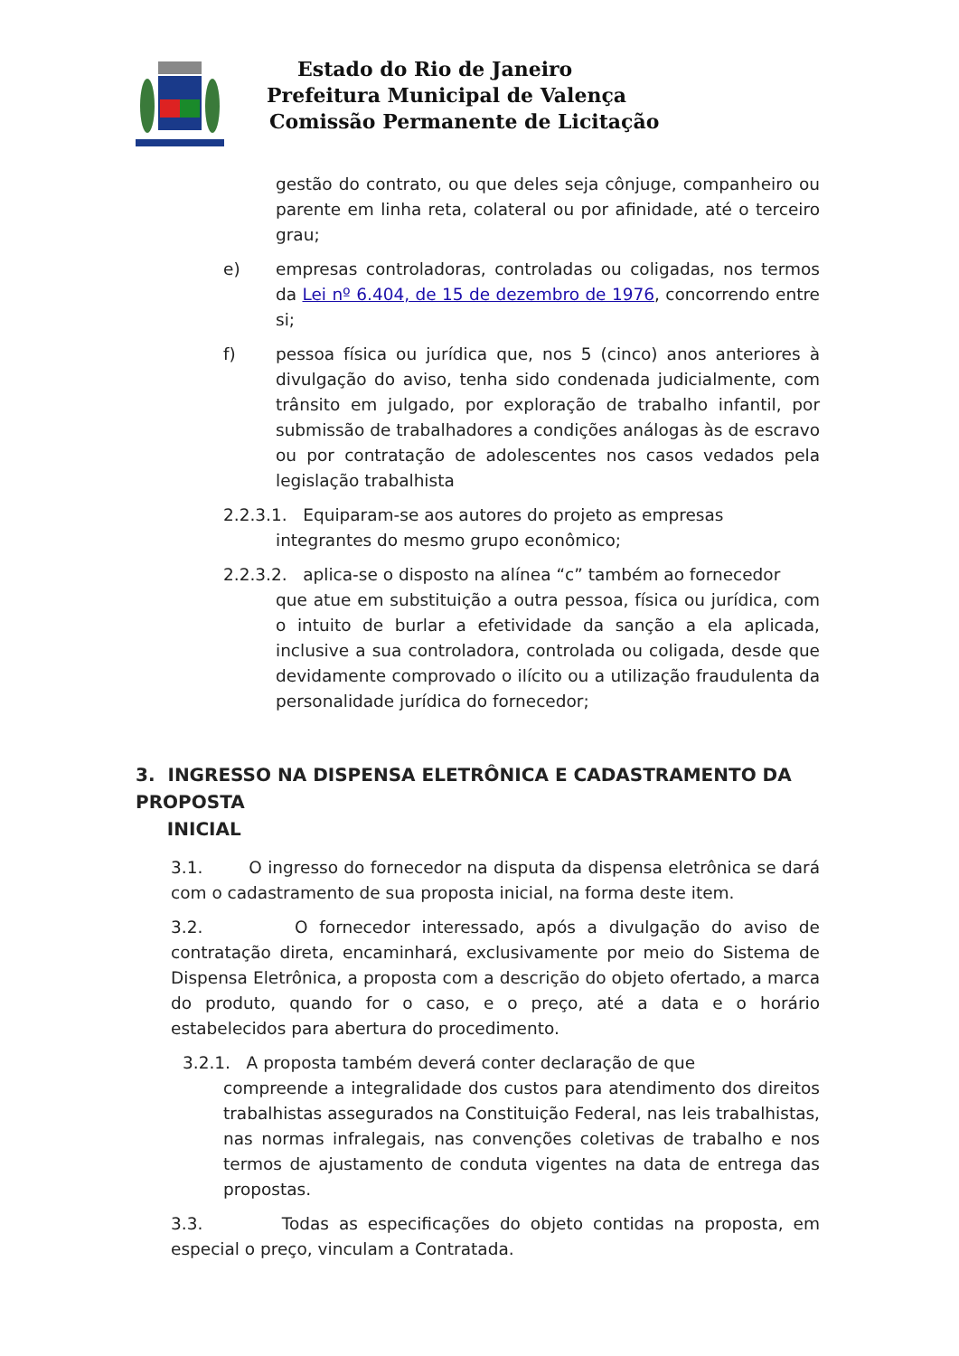Estado do Rio de Janeiro
Prefeitura Municipal de Valença
Comissão Permanente de Licitação
gestão do contrato, ou que deles seja cônjuge, companheiro ou parente em linha reta, colateral ou por afinidade, até o terceiro grau;
e) empresas controladoras, controladas ou coligadas, nos termos da Lei nº 6.404, de 15 de dezembro de 1976, concorrendo entre si;
f) pessoa física ou jurídica que, nos 5 (cinco) anos anteriores à divulgação do aviso, tenha sido condenada judicialmente, com trânsito em julgado, por exploração de trabalho infantil, por submissão de trabalhadores a condições análogas às de escravo ou por contratação de adolescentes nos casos vedados pela legislação trabalhista
2.2.3.1. Equiparam-se aos autores do projeto as empresas
integrantes do mesmo grupo econômico;
2.2.3.2. aplica-se o disposto na alínea “c” também ao fornecedor
que atue em substituição a outra pessoa, física ou jurídica, com o intuito de burlar a efetividade da sanção a ela aplicada, inclusive a sua controladora, controlada ou coligada, desde que devidamente comprovado o ilícito ou a utilização fraudulenta da personalidade jurídica do fornecedor;
3. INGRESSO NA DISPENSA ELETRÔNICA E CADASTRAMENTO DA PROPOSTA
INICIAL
3.1. O ingresso do fornecedor na disputa da dispensa eletrônica se dará com o cadastramento de sua proposta inicial, na forma deste item.
3.2. O fornecedor interessado, após a divulgação do aviso de contratação direta, encaminhará, exclusivamente por meio do Sistema de Dispensa Eletrônica, a proposta com a descrição do objeto ofertado, a marca do produto, quando for o caso, e o preço, até a data e o horário estabelecidos para abertura do procedimento.
3.2.1. A proposta também deverá conter declaração de que
compreende a integralidade dos custos para atendimento dos direitos trabalhistas assegurados na Constituição Federal, nas leis trabalhistas, nas normas infralegais, nas convenções coletivas de trabalho e nos termos de ajustamento de conduta vigentes na data de entrega das propostas.
3.3. Todas as especificações do objeto contidas na proposta, em especial o preço, vinculam a Contratada.